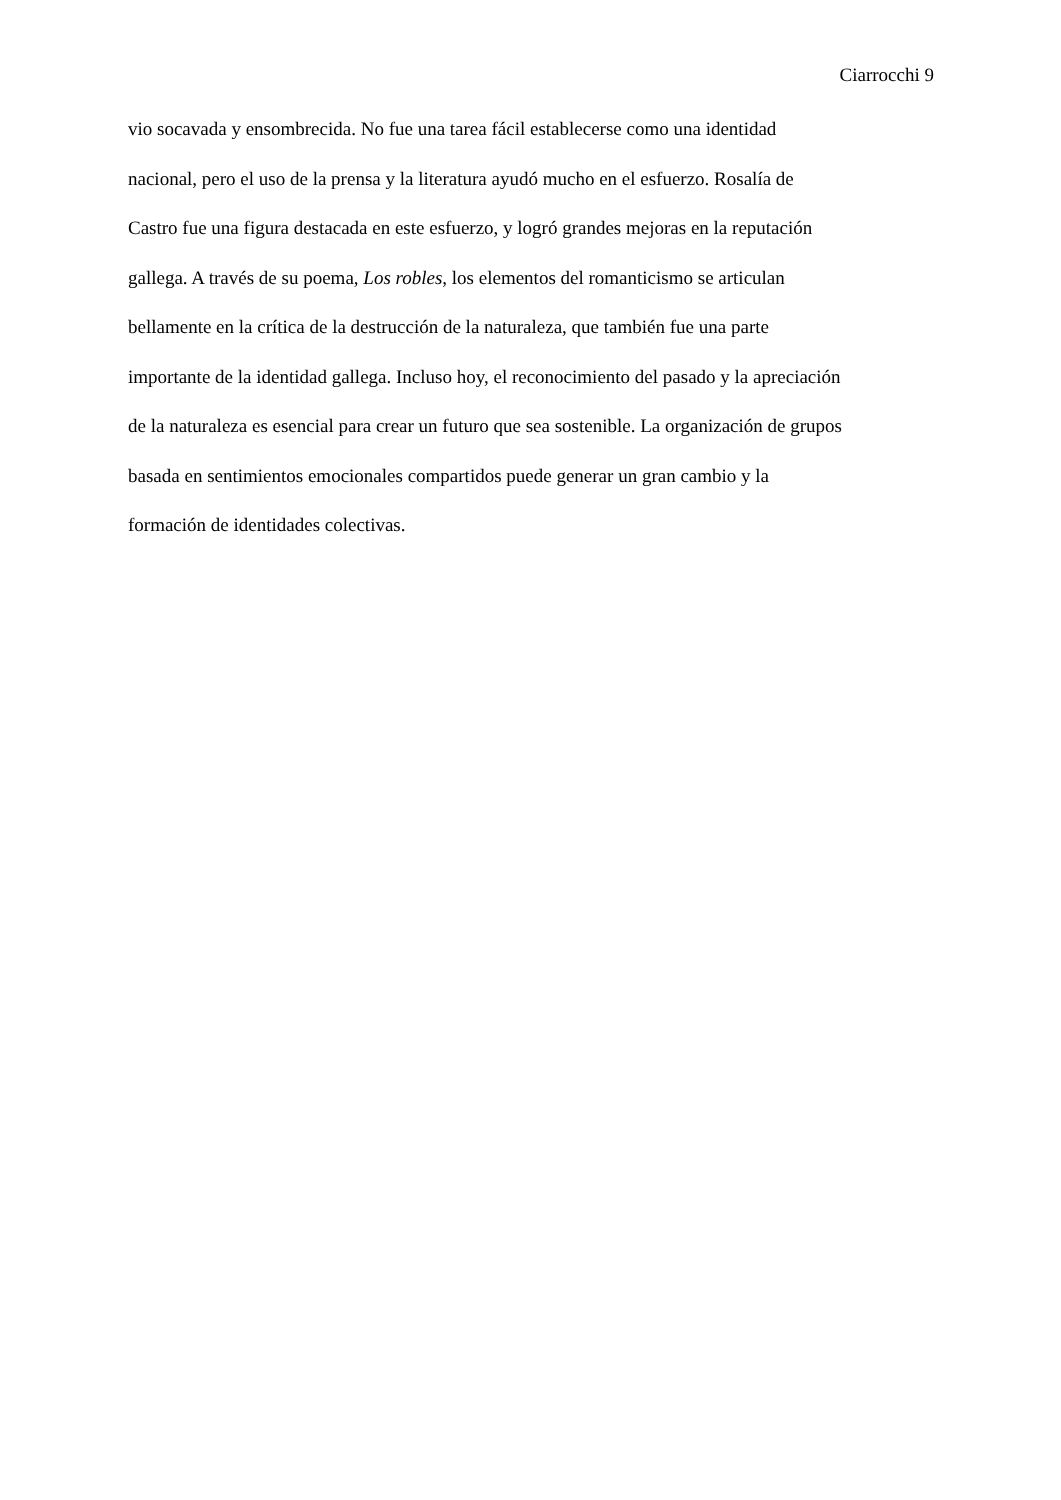Ciarrocchi 9
vio socavada y ensombrecida. No fue una tarea fácil establecerse como una identidad
nacional, pero el uso de la prensa y la literatura ayudó mucho en el esfuerzo. Rosalía de
Castro fue una figura destacada en este esfuerzo, y logró grandes mejoras en la reputación
gallega. A través de su poema, Los robles, los elementos del romanticismo se articulan
bellamente en la crítica de la destrucción de la naturaleza, que también fue una parte
importante de la identidad gallega. Incluso hoy, el reconocimiento del pasado y la apreciación
de la naturaleza es esencial para crear un futuro que sea sostenible. La organización de grupos
basada en sentimientos emocionales compartidos puede generar un gran cambio y la
formación de identidades colectivas.